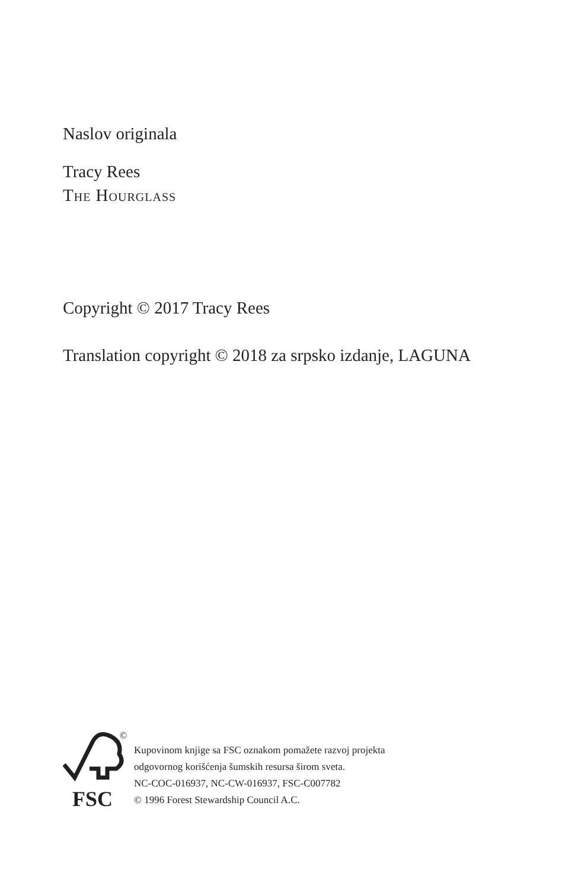Naslov originala
Tracy Rees
The Hourglass
Copyright © 2017 Tracy Rees
Translation copyright © 2018 za srpsko izdanje, LAGUNA
FSC
©
Kupovinom knjige sa FSC oznakom pomažete razvoj projekta
odgovornog korišćenja šumskih resursa širom sveta.
NC-COC-016937, NC-CW-016937, FSC-C007782
© 1996 Forest Stewardship Council A.C.